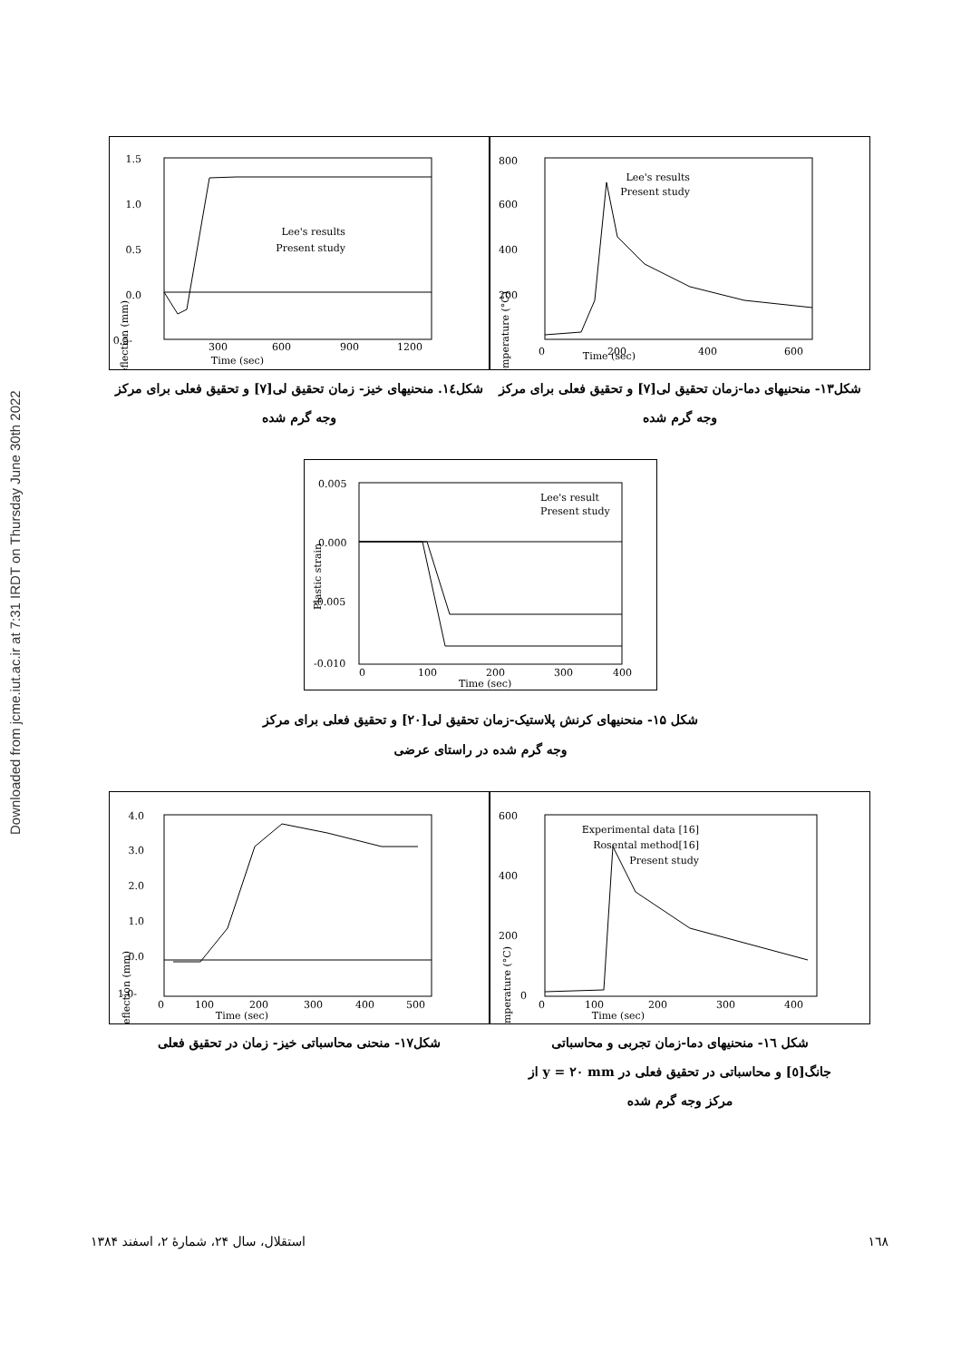Downloaded from jcme.iut.ac.ir at 7:31 IRDT on Thursday June 30th 2022
800
600
400
200
0
200
400
600
Time (sec)
Lee's results
Present study
Temperature (°C)
شکل۱۳- منحنیهای دما-زمان تحقیق لی[۷] و تحقیق فعلی برای مرکز
وجه گرم شده
1.5
1.0
0.5
0.0
-0.5
300
600
900
1200
Time (sec)
Lee's results
Present study
Deflection (mm)
شکل۱٤. منحنیهای خیز- زمان تحقیق لی[۷] و تحقیق فعلی برای مرکز
وجه گرم شده
0.005
0.000
-0.005
-0.010
0
100
200
300
400
Time (sec)
Lee's result
Present study
Plastic strain
شکل ۱۵- منحنیهای کرنش پلاستیک-زمان تحقیق لی[۲۰] و تحقیق فعلی برای مرکز
وجه گرم شده در راستای عرضی
600
400
200
0
0
100
200
300
400
Time (sec)
Experimental data [16]
Rosental method[16]
Present study
Temperature (°C)
شکل ۱٦- منحنیهای دما-زمان تجربی و محاسباتی
جانگ[٥] و محاسباتی در تحقیق فعلی در y = ۲۰ mm از
مرکز وجه گرم شده
4.0
3.0
2.0
1.0
0.0
-1.0
0
100
200
300
400
500
Time (sec)
Deflection (mm)
شکل۱۷- منحنی محاسباتی خیز- زمان در تحقیق فعلی
۱٦۸ استقلال، سال ۲۴، شمارهٔ ۲، اسفند ۱۳۸۴